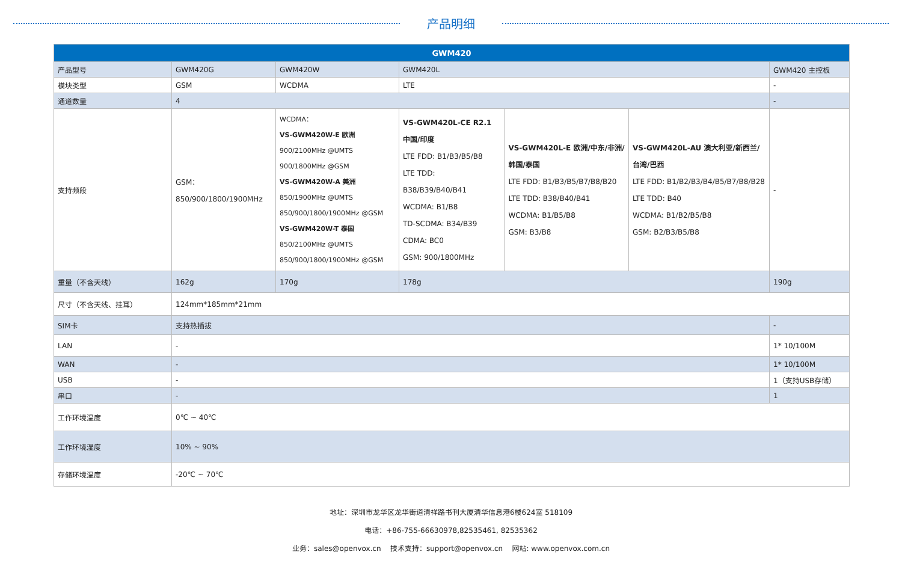产品明细
| GWM420 | | | | | | |
| --- | --- | --- | --- | --- | --- | --- |
| 产品型号 | GWM420G | GWM420W | GWM420L | | | GWM420 主控板 |
| 模块类型 | GSM | WCDMA | LTE | | | - |
| 通道数量 | 4 | | | | | - |
| 支持频段 | GSM： 850/900/1800/1900MHz | WCDMA： VS-GWM420W-E 欧洲 900/2100MHz @UMTS 900/1800MHz @GSM VS-GWM420W-A 美洲 850/1900MHz @UMTS 850/900/1800/1900MHz @GSM VS-GWM420W-T 泰国 850/2100MHz @UMTS 850/900/1800/1900MHz @GSM | VS-GWM420L-CE R2.1 中国/印度 LTE FDD: B1/B3/B5/B8 LTE TDD: B38/B39/B40/B41 WCDMA: B1/B8 TD-SCDMA: B34/B39 CDMA: BC0 GSM: 900/1800MHz | VS-GWM420L-E 欧洲/中东/非洲/韩国/泰国 LTE FDD: B1/B3/B5/B7/B8/B20 LTE TDD: B38/B40/B41 WCDMA: B1/B5/B8 GSM: B3/B8 | VS-GWM420L-AU 澳大利亚/新西兰/台湾/巴西 LTE FDD: B1/B2/B3/B4/B5/B7/B8/B28 LTE TDD: B40 WCDMA: B1/B2/B5/B8 GSM: B2/B3/B5/B8 | - |
| 重量（不含天线） | 162g | 170g | 178g | | | 190g |
| 尺寸（不含天线、挂耳） | 124mm*185mm*21mm | | | | | |
| SIM卡 | 支持热插拔 | | | | | - |
| LAN | - | | | | | 1* 10/100M |
| WAN | - | | | | | 1* 10/100M |
| USB | - | | | | | 1（支持USB存储） |
| 串口 | - | | | | | 1 |
| 工作环境温度 | 0℃ ~ 40℃ | | | | | |
| 工作环境湿度 | 10% ~ 90% | | | | | |
| 存储环境温度 | -20℃ ~ 70℃ | | | | | |
地址：深圳市龙华区龙华街道清祥路书刊大厦清华信息港6楼624室 518109
电话：+86-755-66630978,82535461, 82535362
业务：sales@openvox.cn 技术支持：support@openvox.cn 网站: www.openvox.com.cn